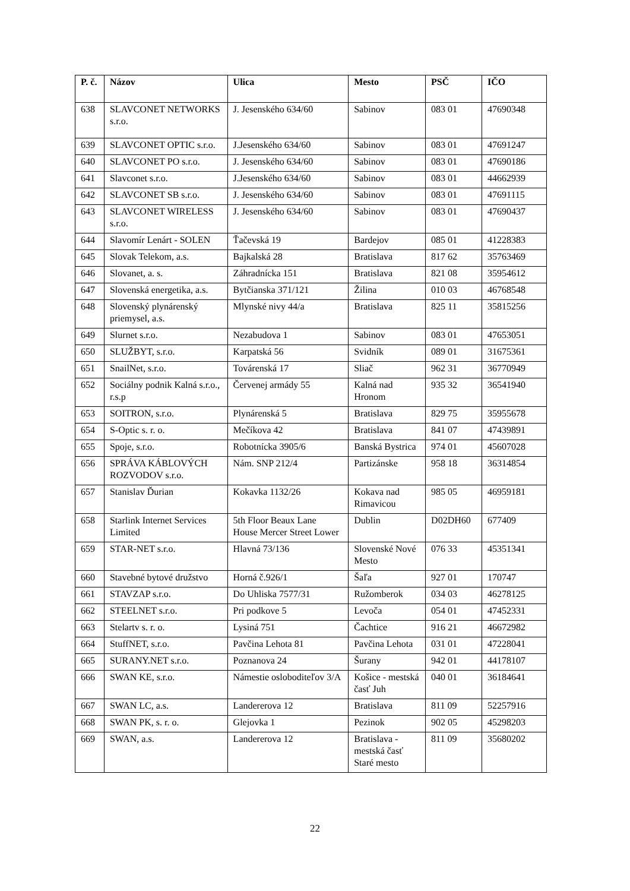| P. č. | Názov | Ulica | Mesto | PSČ | IČO |
| --- | --- | --- | --- | --- | --- |
| 638 | SLAVCONET NETWORKS s.r.o. | J. Jesenského 634/60 | Sabinov | 083 01 | 47690348 |
| 639 | SLAVCONET OPTIC s.r.o. | J.Jesenského 634/60 | Sabinov | 083 01 | 47691247 |
| 640 | SLAVCONET PO s.r.o. | J. Jesenského 634/60 | Sabinov | 083 01 | 47690186 |
| 641 | Slavconet s.r.o. | J.Jesenského 634/60 | Sabinov | 083 01 | 44662939 |
| 642 | SLAVCONET SB s.r.o. | J. Jesenského 634/60 | Sabinov | 083 01 | 47691115 |
| 643 | SLAVCONET WIRELESS s.r.o. | J. Jesenského 634/60 | Sabinov | 083 01 | 47690437 |
| 644 | Slavomír Lenárt - SOLEN | Ťačevská 19 | Bardejov | 085 01 | 41228383 |
| 645 | Slovak Telekom, a.s. | Bajkalská 28 | Bratislava | 817 62 | 35763469 |
| 646 | Slovanet, a. s. | Záhradnícka 151 | Bratislava | 821 08 | 35954612 |
| 647 | Slovenská energetika, a.s. | Bytčianska 371/121 | Žilina | 010 03 | 46768548 |
| 648 | Slovenský plynárenský priemysel, a.s. | Mlynské nivy 44/a | Bratislava | 825 11 | 35815256 |
| 649 | Slurnet s.r.o. | Nezabudova 1 | Sabinov | 083 01 | 47653051 |
| 650 | SLUŽBYT, s.r.o. | Karpatská 56 | Svidník | 089 01 | 31675361 |
| 651 | SnailNet, s.r.o. | Továrenská 17 | Sliač | 962 31 | 36770949 |
| 652 | Sociálny podnik Kalná s.r.o., r.s.p | Červenej armády 55 | Kalná nad Hronom | 935 32 | 36541940 |
| 653 | SOITRON, s.r.o. | Plynárenská 5 | Bratislava | 829 75 | 35955678 |
| 654 | S-Optic s. r. o. | Mečíkova 42 | Bratislava | 841 07 | 47439891 |
| 655 | Spoje, s.r.o. | Robotnícka 3905/6 | Banská Bystrica | 974 01 | 45607028 |
| 656 | SPRÁVA KÁBLOVÝCH ROZVODOV s.r.o. | Nám. SNP 212/4 | Partizánske | 958 18 | 36314854 |
| 657 | Stanislav Ďurian | Kokavka 1132/26 | Kokava nad Rimavicou | 985 05 | 46959181 |
| 658 | Starlink Internet Services Limited | 5th Floor Beaux Lane House Mercer Street Lower | Dublin | D02DH60 | 677409 |
| 659 | STAR-NET s.r.o. | Hlavná 73/136 | Slovenské Nové Mesto | 076 33 | 45351341 |
| 660 | Stavebné bytové družstvo | Horná č.926/1 | Šaľa | 927 01 | 170747 |
| 661 | STAVZAP s.r.o. | Do Uhliska 7577/31 | Ružomberok | 034 03 | 46278125 |
| 662 | STEELNET s.r.o. | Pri podkove 5 | Levoča | 054 01 | 47452331 |
| 663 | Stelartv s. r. o. | Lysiná 751 | Čachtice | 916 21 | 46672982 |
| 664 | StuffNET, s.r.o. | Pavčina Lehota 81 | Pavčina Lehota | 031 01 | 47228041 |
| 665 | SURANY.NET s.r.o. | Poznanova 24 | Šurany | 942 01 | 44178107 |
| 666 | SWAN KE, s.r.o. | Námestie osloboditeľov 3/A | Košice - mestská časť Juh | 040 01 | 36184641 |
| 667 | SWAN LC, a.s. | Landererova 12 | Bratislava | 811 09 | 52257916 |
| 668 | SWAN PK, s. r. o. | Glejovka 1 | Pezinok | 902 05 | 45298203 |
| 669 | SWAN, a.s. | Landererova 12 | Bratislava - mestská časť Staré mesto | 811 09 | 35680202 |
22